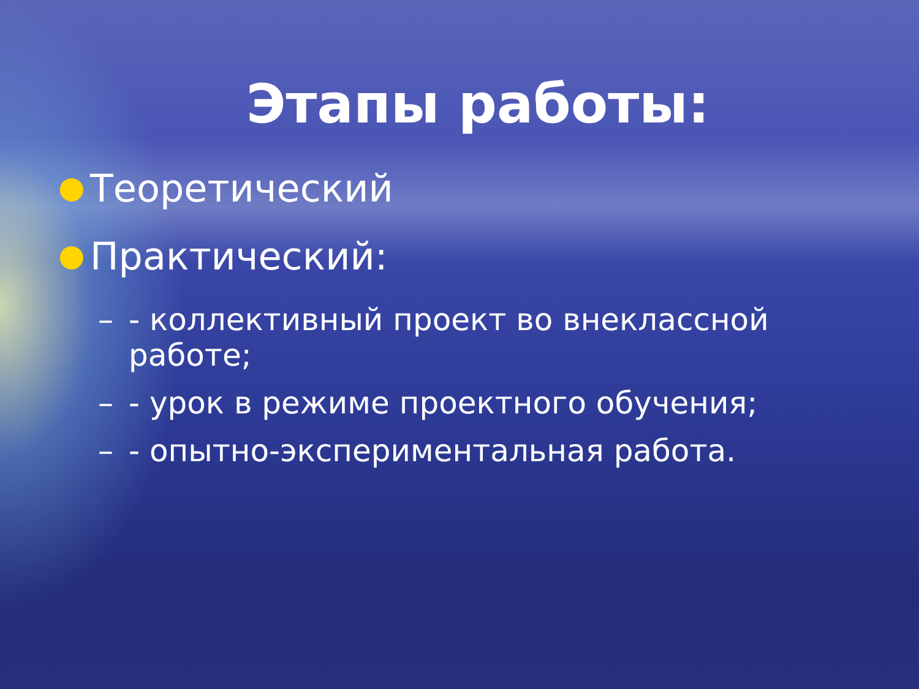Этапы работы:
● Теоретический
● Практический:
– - коллективный проект во внеклассной работе;
– - урок в режиме проектного обучения;
– - опытно-экспериментальная работа.